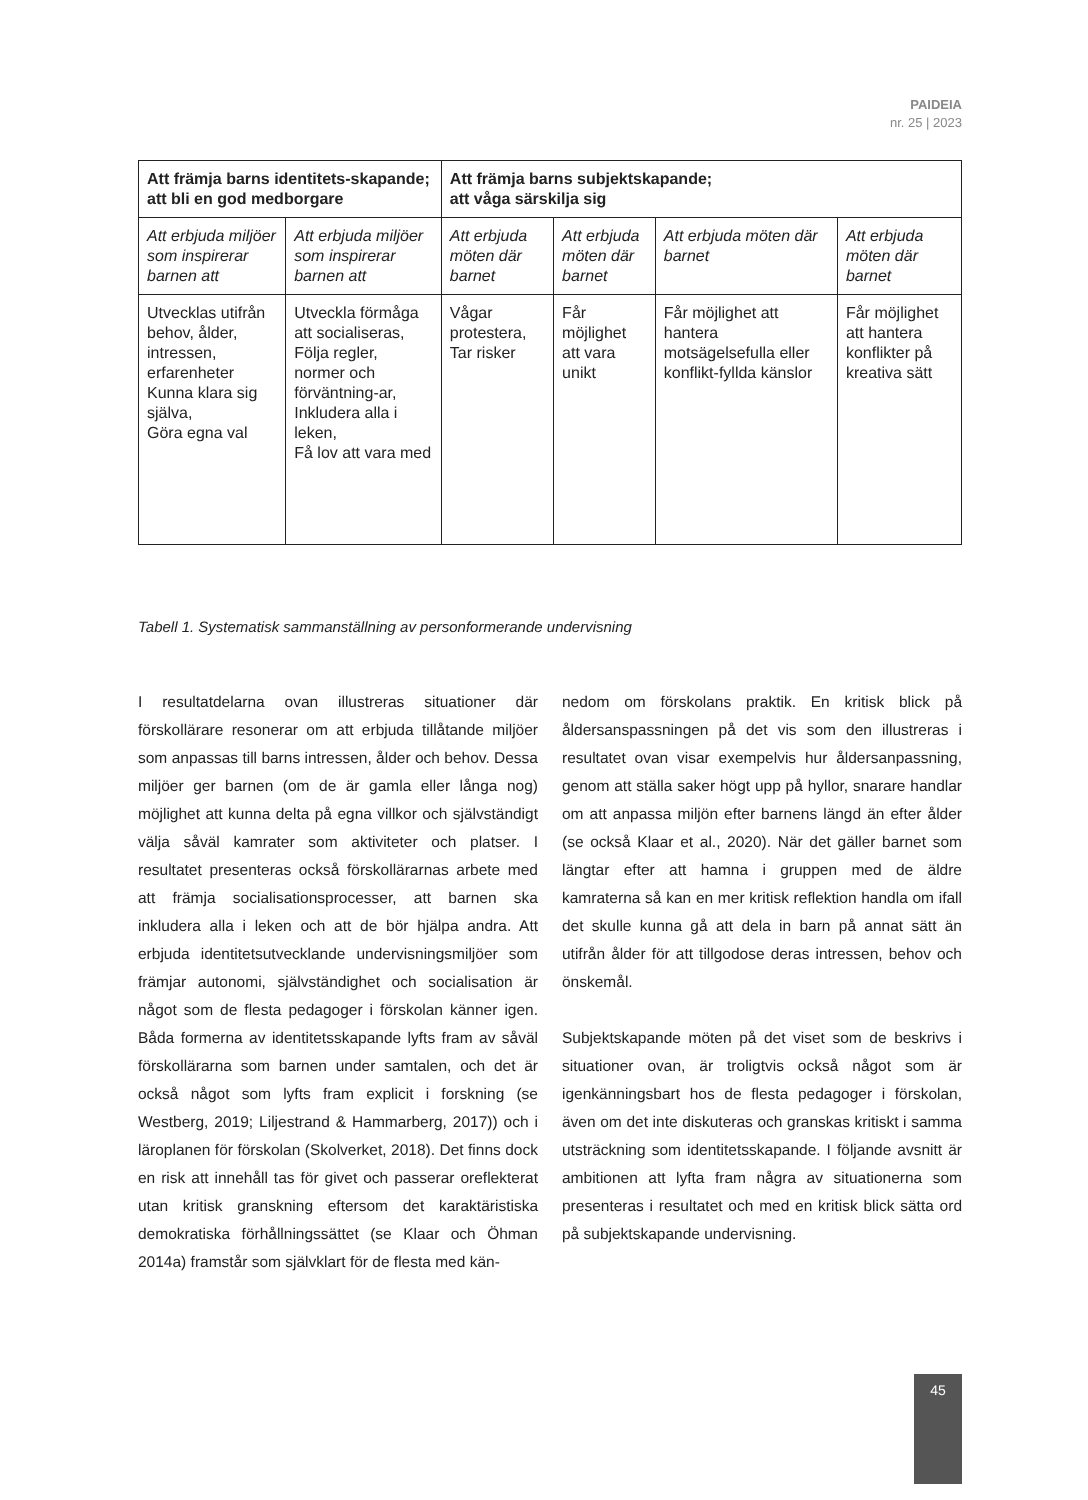PAIDEIA
nr. 25 | 2023
| Att främja barns identitets-skapande; att bli en god medborgare | | Att främja barns subjektskapande; att våga särskilja sig | | | |
| --- | --- | --- | --- | --- | --- |
| Att erbjuda miljöer som inspirerar barnen att | Att erbjuda miljöer som inspirerar barnen att | Att erbjuda möten där barnet | Att erbjuda möten där barnet | Att erbjuda möten där barnet | Att erbjuda möten där barnet |
| Utvecklas utifrån behov, ålder, intressen, erfarenheter Kunna klara sig själva, Göra egna val | Utveckla förmåga att socialiseras, Följa regler, normer och förväntning-ar, Inkludera alla i leken, Få lov att vara med | Vågar protestera, Tar risker | Får möjlighet att vara unikt | Får möjlighet att hantera motsägelsefulla eller konflikt-fyllda känslor | Får möjlighet att hantera konflikter på kreativa sätt |
Tabell 1. Systematisk sammanställning av personformerande undervisning
I resultatdelarna ovan illustreras situationer där förskollärare resonerar om att erbjuda tillåtande miljöer som anpassas till barns intressen, ålder och behov. Dessa miljöer ger barnen (om de är gamla eller långa nog) möjlighet att kunna delta på egna villkor och självständigt välja såväl kamrater som aktiviteter och platser. I resultatet presenteras också förskollärarnas arbete med att främja socialisationsprocesser, att barnen ska inkludera alla i leken och att de bör hjälpa andra. Att erbjuda identitetsutvecklande undervisningsmiljöer som främjar autonomi, självständighet och socialisation är något som de flesta pedagoger i förskolan känner igen. Båda formerna av identitetsskapande lyfts fram av såväl förskollärarna som barnen under samtalen, och det är också något som lyfts fram explicit i forskning (se Westberg, 2019; Liljestrand & Hammarberg, 2017)) och i läroplanen för förskolan (Skolverket, 2018). Det finns dock en risk att innehåll tas för givet och passerar oreflekterat utan kritisk granskning eftersom det karaktäristiska demokratiska förhållningssättet (se Klaar och Öhman 2014a) framstår som självklart för de flesta med kän-
nedom om förskolans praktik. En kritisk blick på åldersanspassningen på det vis som den illustreras i resultatet ovan visar exempelvis hur åldersanpassning, genom att ställa saker högt upp på hyllor, snarare handlar om att anpassa miljön efter barnens längd än efter ålder (se också Klaar et al., 2020). När det gäller barnet som längtar efter att hamna i gruppen med de äldre kamraterna så kan en mer kritisk reflektion handla om ifall det skulle kunna gå att dela in barn på annat sätt än utifrån ålder för att tillgodose deras intressen, behov och önskemål.
Subjektskapande möten på det viset som de beskrivs i situationer ovan, är troligtvis också något som är igenkänningsbart hos de flesta pedagoger i förskolan, även om det inte diskuteras och granskas kritiskt i samma utsträckning som identitetsskapande. I följande avsnitt är ambitionen att lyfta fram några av situationerna som presenteras i resultatet och med en kritisk blick sätta ord på subjektskapande undervisning.
45